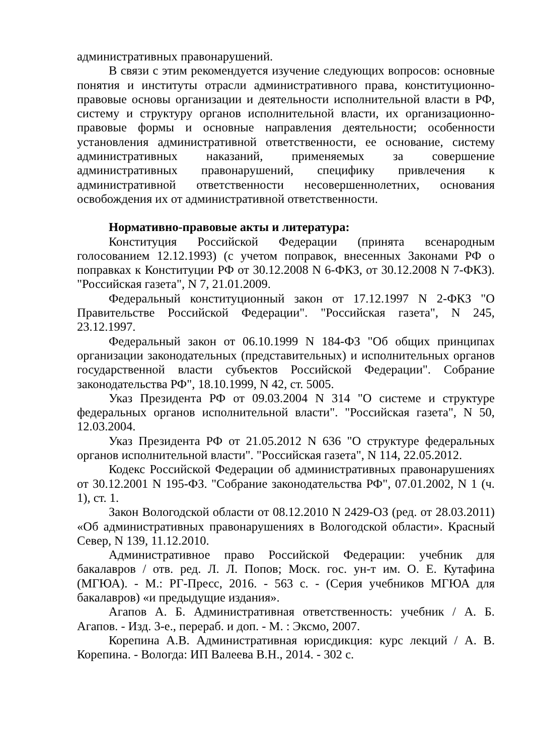административных правонарушений.
В связи с этим рекомендуется изучение следующих вопросов: основные понятия и институты отрасли административного права, конституционно-правовые основы организации и деятельности исполнительной власти в РФ, систему и структуру органов исполнительной власти, их организационно-правовые формы и основные направления деятельности; особенности установления административной ответственности, ее основание, систему административных наказаний, применяемых за совершение административных правонарушений, специфику привлечения к административной ответственности несовершеннолетних, основания освобождения их от административной ответственности.
Нормативно-правовые акты и литература:
Конституция Российской Федерации (принята всенародным голосованием 12.12.1993) (с учетом поправок, внесенных Законами РФ о поправках к Конституции РФ от 30.12.2008 N 6-ФКЗ, от 30.12.2008 N 7-ФКЗ). "Российская газета", N 7, 21.01.2009.
Федеральный конституционный закон от 17.12.1997 N 2-ФКЗ "О Правительстве Российской Федерации". "Российская газета", N 245, 23.12.1997.
Федеральный закон от 06.10.1999 N 184-ФЗ "Об общих принципах организации законодательных (представительных) и исполнительных органов государственной власти субъектов Российской Федерации". Собрание законодательства РФ", 18.10.1999, N 42, ст. 5005.
Указ Президента РФ от 09.03.2004 N 314 "О системе и структуре федеральных органов исполнительной власти". "Российская газета", N 50, 12.03.2004.
Указ Президента РФ от 21.05.2012 N 636 "О структуре федеральных органов исполнительной власти". "Российская газета", N 114, 22.05.2012.
Кодекс Российской Федерации об административных правонарушениях от 30.12.2001 N 195-ФЗ. "Собрание законодательства РФ", 07.01.2002, N 1 (ч. 1), ст. 1.
Закон Вологодской области от 08.12.2010 N 2429-ОЗ (ред. от 28.03.2011) «Об административных правонарушениях в Вологодской области». Красный Север, N 139, 11.12.2010.
Административное право Российской Федерации: учебник для бакалавров / отв. ред. Л. Л. Попов; Моск. гос. ун-т им. О. Е. Кутафина (МГЮА). - М.: РГ-Пресс, 2016. - 563 с. - (Серия учебников МГЮА для бакалавров) «и предыдущие издания».
Агапов А. Б. Административная ответственность: учебник / А. Б. Агапов. - Изд. 3-е., перераб. и доп. - М. : Эксмо, 2007.
Корепина А.В. Административная юрисдикция: курс лекций / А. В. Корепина. - Вологда: ИП Валеева В.Н., 2014. - 302 с.